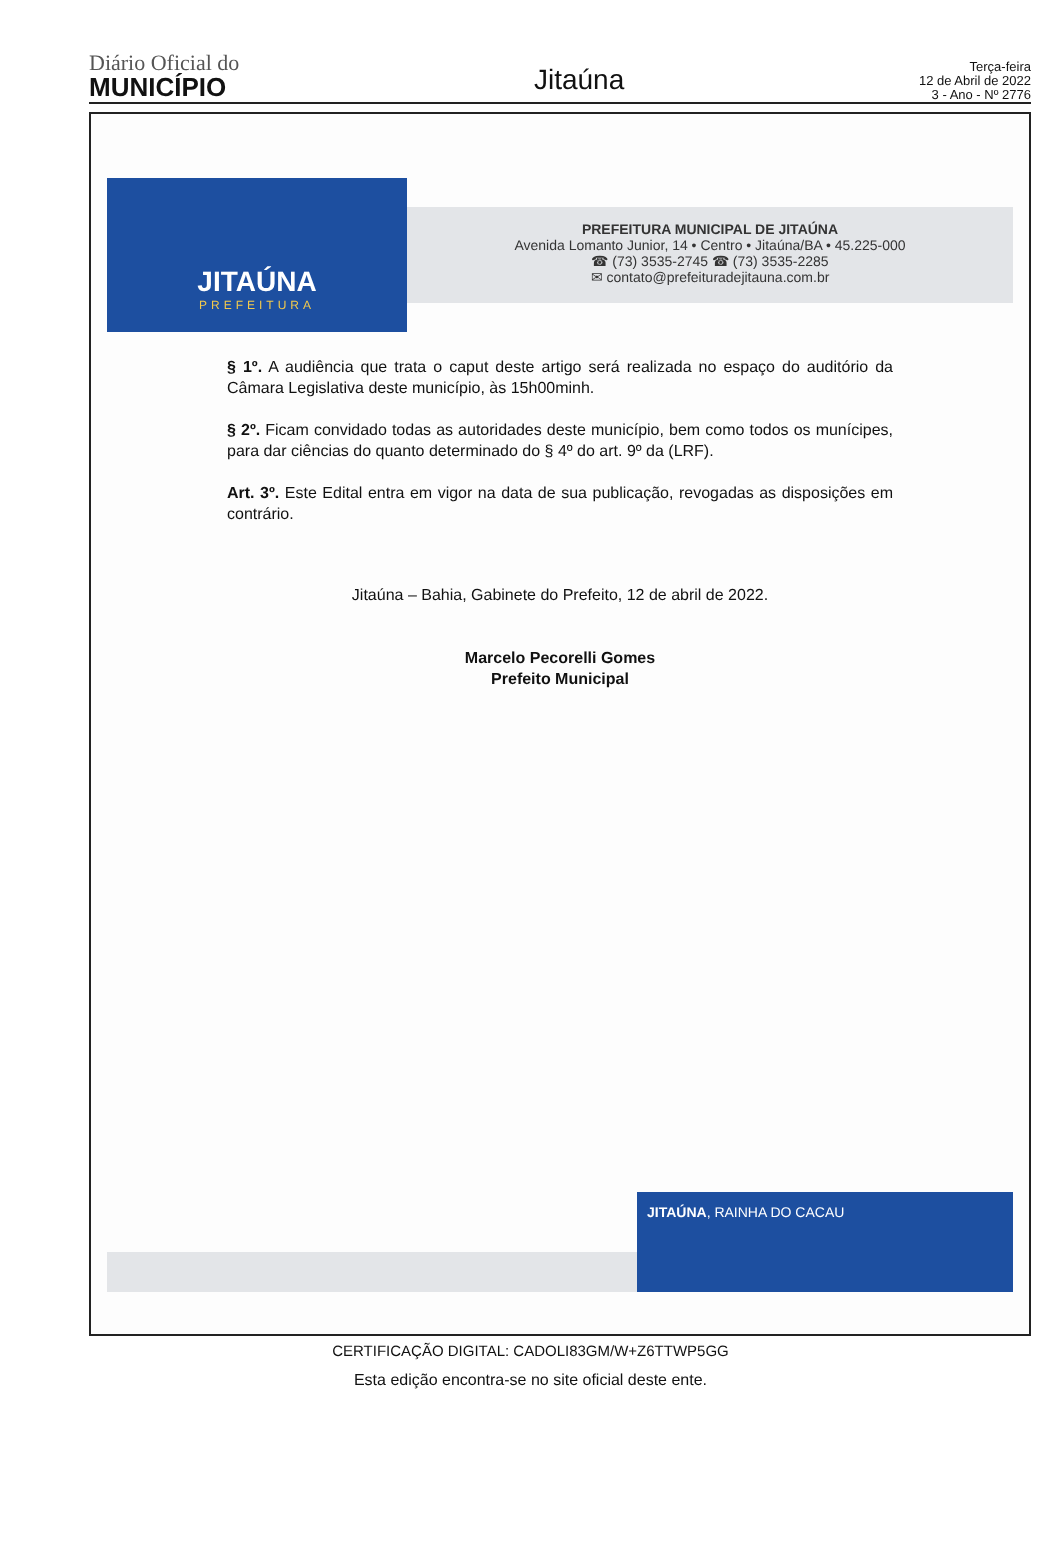Diário Oficial do
MUNICÍPIO
Jitaúna
Terça-feira
12 de Abril de 2022
3 - Ano - Nº 2776
JITAÚNA
PREFEITURA
PREFEITURA MUNICIPAL DE JITAÚNA
Avenida Lomanto Junior, 14 • Centro • Jitaúna/BA • 45.225-000
☎ (73) 3535-2745 ☎ (73) 3535-2285
✉ contato@prefeituradejitauna.com.br
§ 1º. A audiência que trata o caput deste artigo será realizada no espaço do auditório da Câmara Legislativa deste município, às 15h00minh.
§ 2º. Ficam convidado todas as autoridades deste município, bem como todos os munícipes, para dar ciências do quanto determinado do § 4º do art. 9º da (LRF).
Art. 3º. Este Edital entra em vigor na data de sua publicação, revogadas as disposições em contrário.
Jitaúna – Bahia, Gabinete do Prefeito, 12 de abril de 2022.
Marcelo Pecorelli Gomes
Prefeito Municipal
JITAÚNA, RAINHA DO CACAU
CERTIFICAÇÃO DIGITAL: CADOLI83GM/W+Z6TTWP5GG
Esta edição encontra-se no site oficial deste ente.